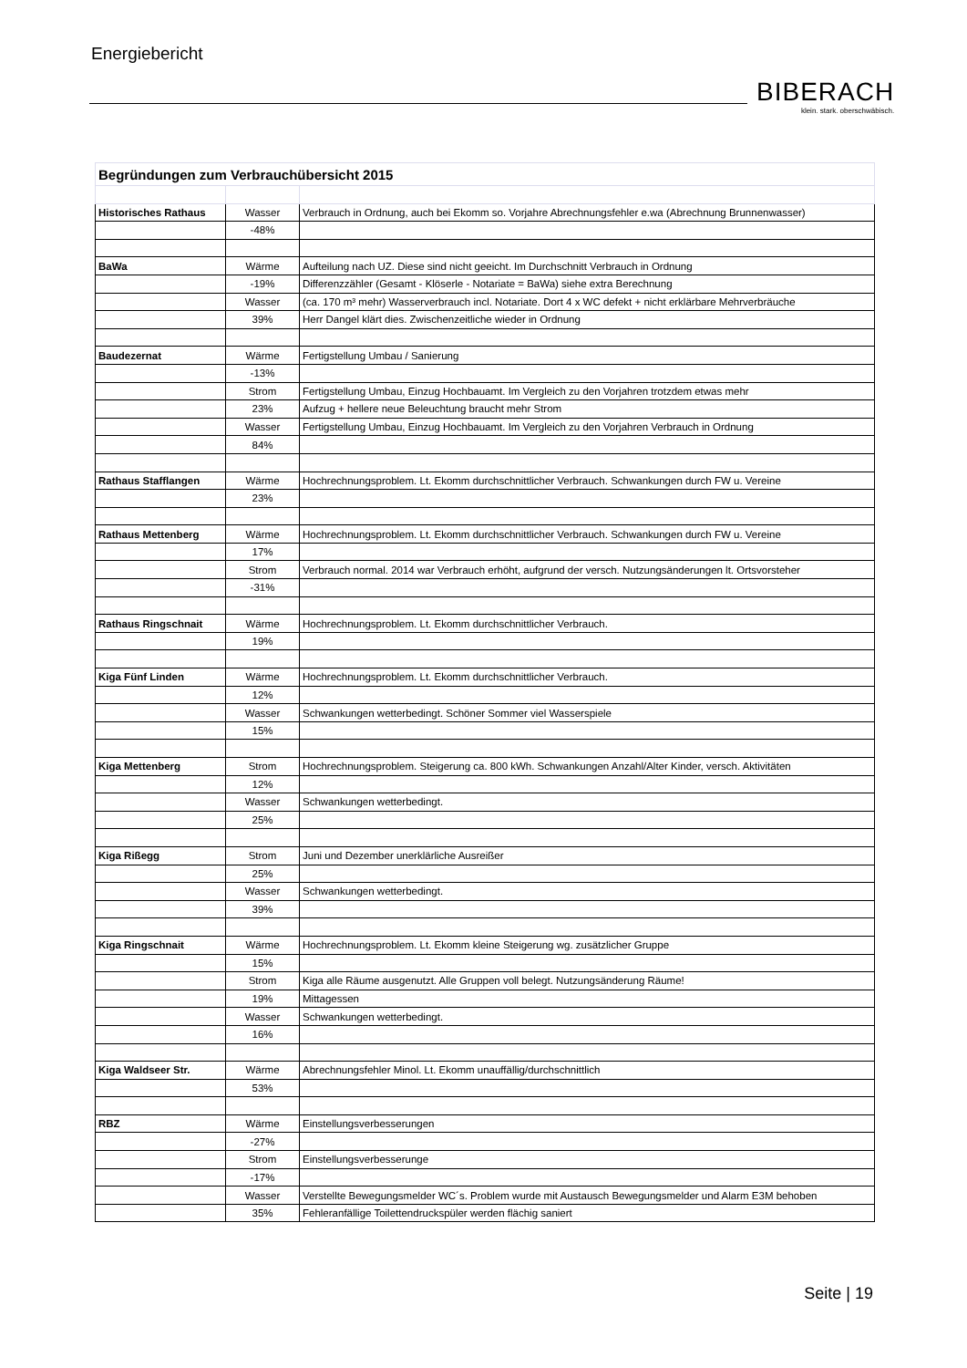Energiebericht
BIBERACH
klein. stark. oberschwäbisch.
| Begründungen zum Verbrauchübersicht 2015 | | |
| Historisches Rathaus | Wasser | Verbrauch in Ordnung, auch bei Ekomm so. Vorjahre Abrechnungsfehler e.wa (Abrechnung Brunnenwasser) |
| | -48% | |
| BaWa | Wärme | Aufteilung nach UZ. Diese sind nicht geeicht. Im Durchschnitt Verbrauch in Ordnung |
| | -19% | Differenzzähler (Gesamt - Klöserle - Notariate = BaWa) siehe extra Berechnung |
| | Wasser | (ca. 170 m³ mehr) Wasserverbrauch incl. Notariate. Dort 4 x WC defekt + nicht erklärbare Mehrverbräuche |
| | 39% | Herr Dangel klärt dies. Zwischenzeitliche wieder in Ordnung |
| Baudezernat | Wärme | Fertigstellung Umbau / Sanierung |
| | -13% | |
| | Strom | Fertigstellung Umbau, Einzug Hochbauamt. Im Vergleich zu den Vorjahren trotzdem etwas mehr |
| | 23% | Aufzug + hellere neue Beleuchtung braucht mehr Strom |
| | Wasser | Fertigstellung Umbau, Einzug Hochbauamt. Im Vergleich zu den Vorjahren Verbrauch in Ordnung |
| | 84% | |
| Rathaus Stafflangen | Wärme | Hochrechnungsproblem. Lt. Ekomm durchschnittlicher Verbrauch. Schwankungen durch FW u. Vereine |
| | 23% | |
| Rathaus Mettenberg | Wärme | Hochrechnungsproblem. Lt. Ekomm durchschnittlicher Verbrauch. Schwankungen durch FW u. Vereine |
| | 17% | |
| | Strom | Verbrauch normal. 2014 war Verbrauch erhöht, aufgrund der versch. Nutzungsänderungen lt. Ortsvorsteher |
| | -31% | |
| Rathaus Ringschnait | Wärme | Hochrechnungsproblem. Lt. Ekomm durchschnittlicher Verbrauch. |
| | 19% | |
| Kiga Fünf Linden | Wärme | Hochrechnungsproblem. Lt. Ekomm durchschnittlicher Verbrauch. |
| | 12% | |
| | Wasser | Schwankungen wetterbedingt. Schöner Sommer viel Wasserspiele |
| | 15% | |
| Kiga Mettenberg | Strom | Hochrechnungsproblem. Steigerung ca. 800 kWh. Schwankungen Anzahl/Alter Kinder, versch. Aktivitäten |
| | 12% | |
| | Wasser | Schwankungen wetterbedingt. |
| | 25% | |
| Kiga Rißegg | Strom | Juni und Dezember unerklärliche Ausreißer |
| | 25% | |
| | Wasser | Schwankungen wetterbedingt. |
| | 39% | |
| Kiga Ringschnait | Wärme | Hochrechnungsproblem. Lt. Ekomm kleine Steigerung wg. zusätzlicher Gruppe |
| | 15% | |
| | Strom | Kiga alle Räume ausgenutzt. Alle Gruppen voll belegt. Nutzungsänderung Räume! |
| | 19% | Mittagessen |
| | Wasser | Schwankungen wetterbedingt. |
| | 16% | |
| Kiga Waldseer Str. | Wärme | Abrechnungsfehler Minol. Lt. Ekomm unauffällig/durchschnittlich |
| | 53% | |
| RBZ | Wärme | Einstellungsverbesserungen |
| | -27% | |
| | Strom | Einstellungsverbesserunge |
| | -17% | |
| | Wasser | Verstellte Bewegungsmelder WC´s. Problem wurde mit Austausch Bewegungsmelder und Alarm E3M behoben |
| | 35% | Fehleranfällige Toilettendruckspüler werden flächig saniert |
Seite | 19